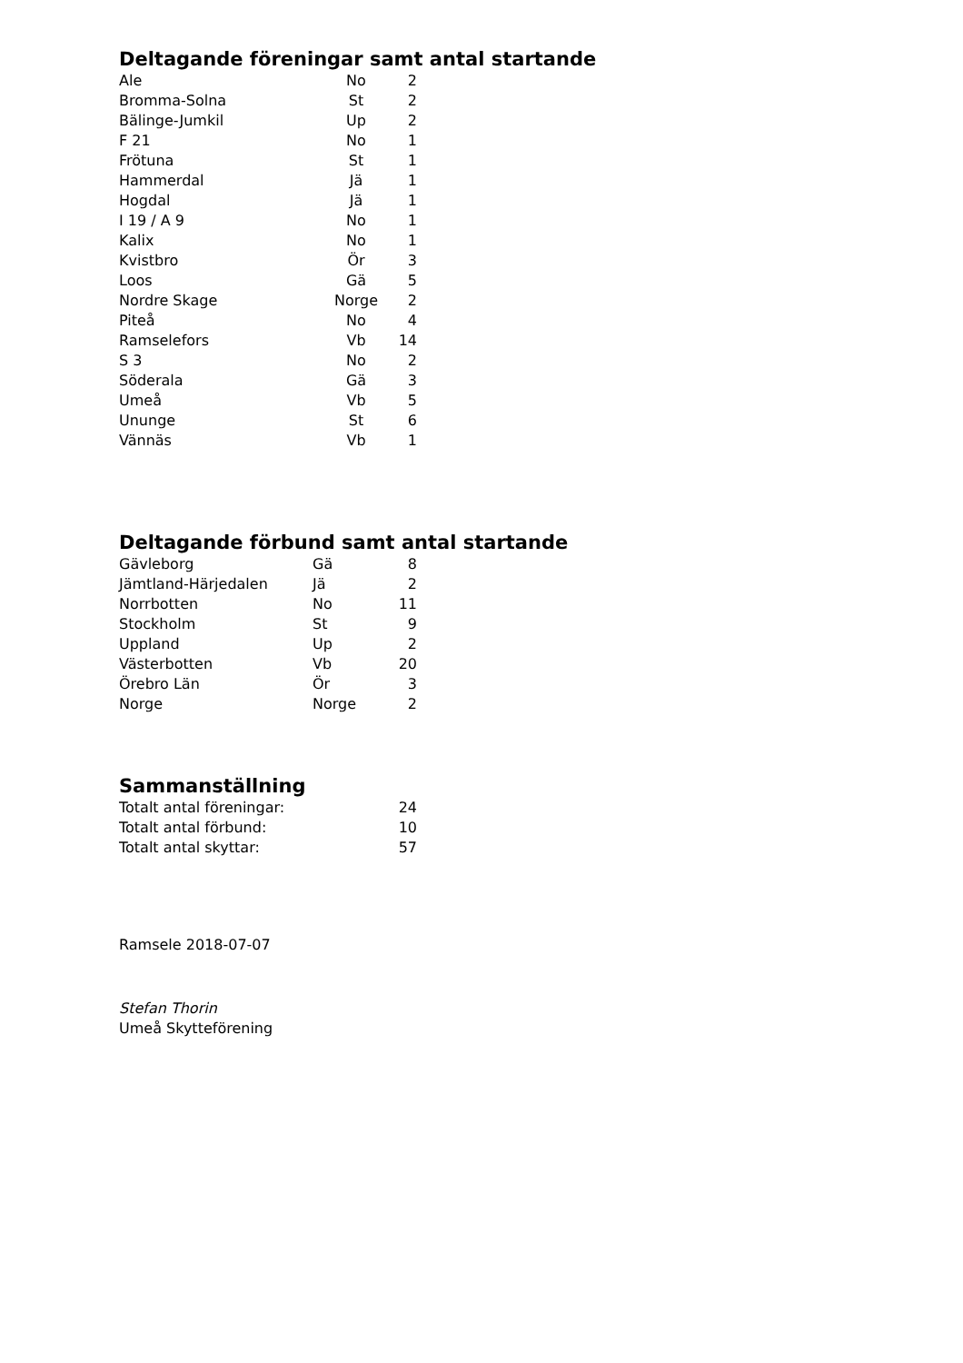Deltagande föreningar samt antal startande
| Ale | No | 2 |
| Bromma-Solna | St | 2 |
| Bälinge-Jumkil | Up | 2 |
| F 21 | No | 1 |
| Frötuna | St | 1 |
| Hammerdal | Jä | 1 |
| Hogdal | Jä | 1 |
| I 19 / A 9 | No | 1 |
| Kalix | No | 1 |
| Kvistbro | Ör | 3 |
| Loos | Gä | 5 |
| Nordre Skage | Norge | 2 |
| Piteå | No | 4 |
| Ramselefors | Vb | 14 |
| S 3 | No | 2 |
| Söderala | Gä | 3 |
| Umeå | Vb | 5 |
| Ununge | St | 6 |
| Vännäs | Vb | 1 |
Deltagande förbund samt antal startande
| Gävleborg | Gä | 8 |
| Jämtland-Härjedalen | Jä | 2 |
| Norrbotten | No | 11 |
| Stockholm | St | 9 |
| Uppland | Up | 2 |
| Västerbotten | Vb | 20 |
| Örebro Län | Ör | 3 |
| Norge | Norge | 2 |
Sammanställning
| Totalt antal föreningar: | 24 |
| Totalt antal förbund: | 10 |
| Totalt antal skyttar: | 57 |
Ramsele 2018-07-07
Stefan Thorin
Umeå Skytteförening